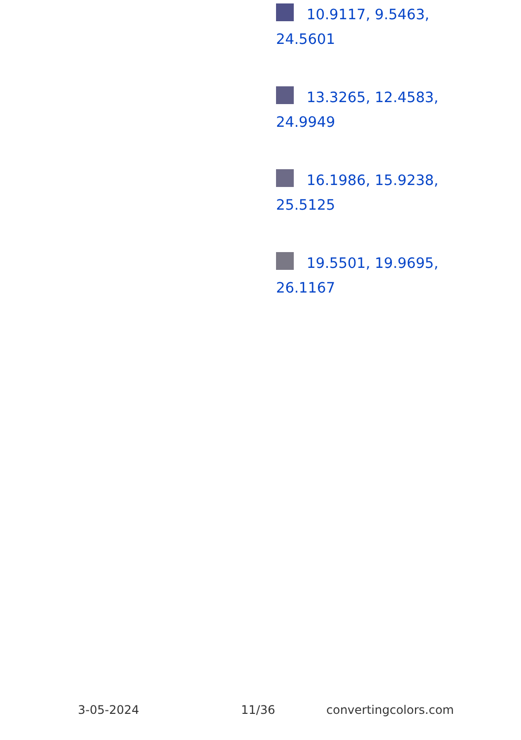10.9117, 9.5463, 24.5601
13.3265, 12.4583, 24.9949
16.1986, 15.9238, 25.5125
19.5501, 19.9695, 26.1167
3-05-2024 11/36 convertingcolors.com